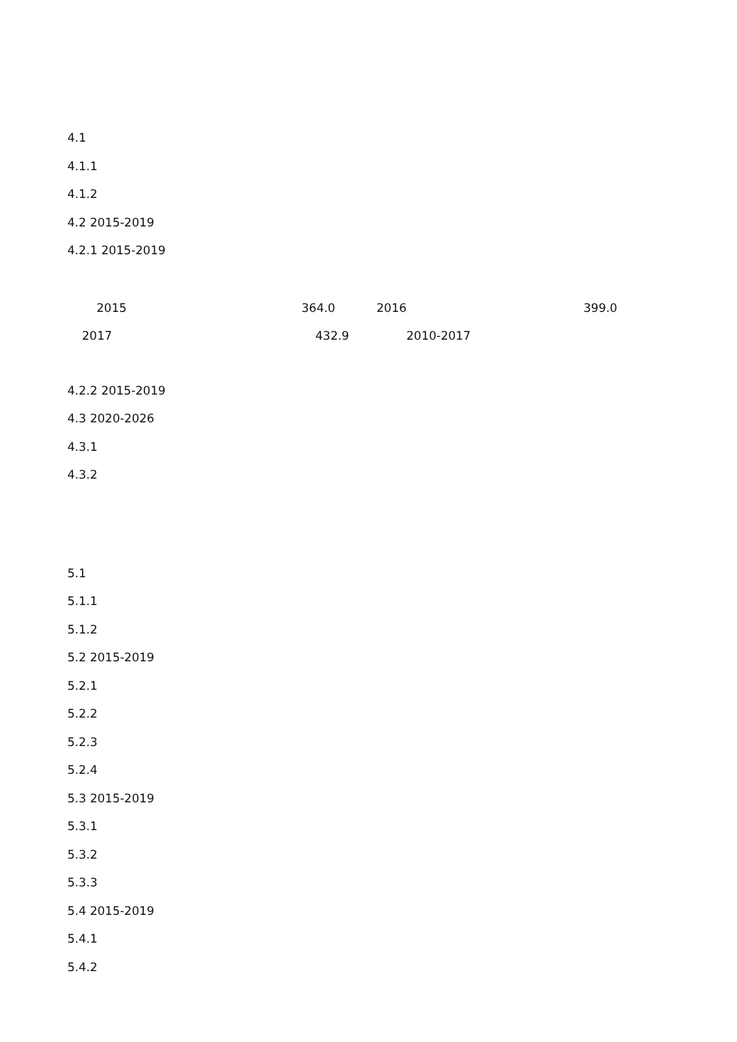4.1
4.1.1
4.1.2
4.2 2015-2019
4.2.1 2015-2019
2015 364.0 2016 399.0
2017 432.9 2010-2017
4.2.2 2015-2019
4.3 2020-2026
4.3.1
4.3.2
5.1
5.1.1
5.1.2
5.2 2015-2019
5.2.1
5.2.2
5.2.3
5.2.4
5.3 2015-2019
5.3.1
5.3.2
5.3.3
5.4 2015-2019
5.4.1
5.4.2